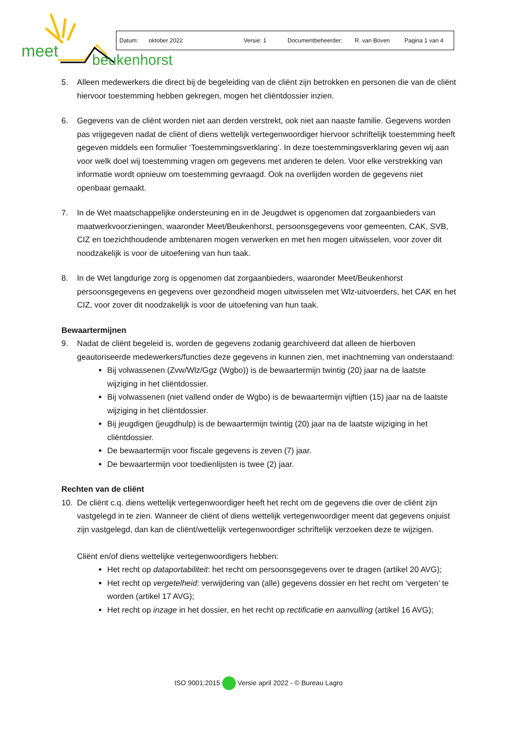meet
beukenhorst
Datum: oktober 2022 Versie: 1 Documentbeheerder: R. van Boven Pagina 1 van 4
5. Alleen medewerkers die direct bij de begeleiding van de cliënt zijn betrokken en personen die van de cliënt hiervoor toestemming hebben gekregen, mogen het cliëntdossier inzien.
6. Gegevens van de cliënt worden niet aan derden verstrekt, ook niet aan naaste familie. Gegevens worden pas vrijgegeven nadat de cliënt of diens wettelijk vertegenwoordiger hiervoor schriftelijk toestemming heeft gegeven middels een formulier ‘Toestemmingsverklaring’. In deze toestemmingsverklaring geven wij aan voor welk doel wij toestemming vragen om gegevens met anderen te delen. Voor elke verstrekking van informatie wordt opnieuw om toestemming gevraagd. Ook na overlijden worden de gegevens niet openbaar gemaakt.
7. In de Wet maatschappelijke ondersteuning en in de Jeugdwet is opgenomen dat zorgaanbieders van maatwerkvoorzieningen, waaronder Meet/Beukenhorst, persoonsgegevens voor gemeenten, CAK, SVB, CIZ en toezichthoudende ambtenaren mogen verwerken en met hen mogen uitwisselen, voor zover dit noodzakelijk is voor de uitoefening van hun taak.
8. In de Wet langdurige zorg is opgenomen dat zorgaanbieders, waaronder Meet/Beukenhorst persoonsgegevens en gegevens over gezondheid mogen uitwisselen met Wlz-uitvoerders, het CAK en het CIZ, voor zover dit noodzakelijk is voor de uitoefening van hun taak.
Bewaartermijnen
9. Nadat de cliënt begeleid is, worden de gegevens zodanig gearchiveerd dat alleen de hierboven geautoriseerde medewerkers/functies deze gegevens in kunnen zien, met inachtneming van onderstaand:
Bij volwassenen (Zvw/Wlz/Ggz (Wgbo)) is de bewaartermijn twintig (20) jaar na de laatste wijziging in het cliëntdossier.
Bij volwassenen (niet vallend onder de Wgbo) is de bewaartermijn vijftien (15) jaar na de laatste wijziging in het cliëntdossier.
Bij jeugdigen (jeugdhulp) is de bewaartermijn twintig (20) jaar na de laatste wijziging in het cliëntdossier.
De bewaartermijn voor fiscale gegevens is zeven (7) jaar.
De bewaartermijn voor toedienlijsten is twee (2) jaar.
Rechten van de cliënt
10. De cliënt c.q. diens wettelijk vertegenwoordiger heeft het recht om de gegevens die over de cliënt zijn vastgelegd in te zien. Wanneer de cliënt of diens wettelijk vertegenwoordiger meent dat gegevens onjuist zijn vastgelegd, dan kan de cliënt/wettelijk vertegenwoordiger schriftelijk verzoeken deze te wijzigen.
Cliënt en/of diens wettelijke vertegenwoordigers hebben:
Het recht op dataportabiliteit: het recht om persoonsgegevens over te dragen (artikel 20 AVG);
Het recht op vergetelheid: verwijdering van (alle) gegevens dossier en het recht om ‘vergeten’ te worden (artikel 17 AVG);
Het recht op inzage in het dossier, en het recht op rectificatie en aanvulling (artikel 16 AVG);
ISO 9001:2015 Versie april 2022 - © Bureau Lagro